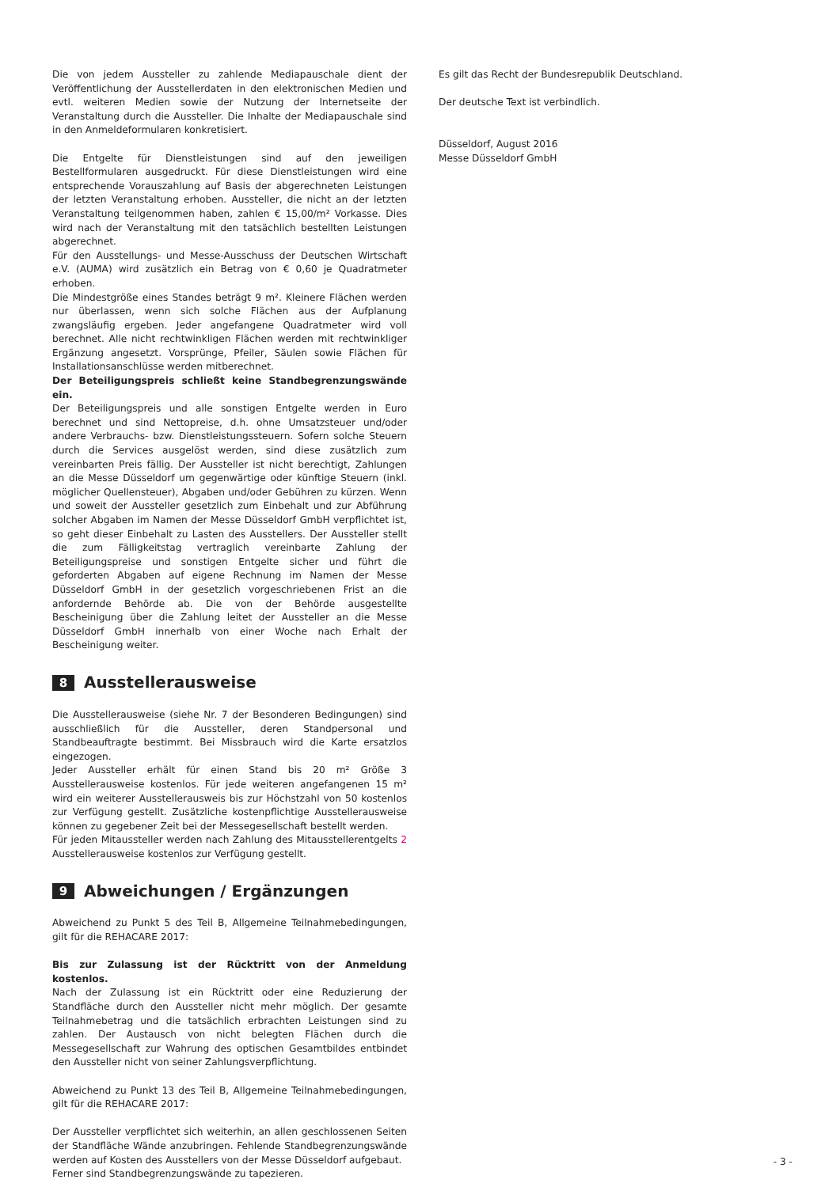Die von jedem Aussteller zu zahlende Mediapauschale dient der Veröffentlichung der Ausstellerdaten in den elektronischen Medien und evtl. weiteren Medien sowie der Nutzung der Internetseite der Veranstaltung durch die Aussteller. Die Inhalte der Mediapauschale sind in den Anmeldeformularen konkretisiert.
Die Entgelte für Dienstleistungen sind auf den jeweiligen Bestellformularen ausgedruckt. Für diese Dienstleistungen wird eine entsprechende Vorauszahlung auf Basis der abgerechneten Leistungen der letzten Veranstaltung erhoben. Aussteller, die nicht an der letzten Veranstaltung teilgenommen haben, zahlen € 15,00/m² Vorkasse. Dies wird nach der Veranstaltung mit den tatsächlich bestellten Leistungen abgerechnet.
Für den Ausstellungs- und Messe-Ausschuss der Deutschen Wirtschaft e.V. (AUMA) wird zusätzlich ein Betrag von € 0,60 je Quadratmeter erhoben.
Die Mindestgröße eines Standes beträgt 9 m². Kleinere Flächen werden nur überlassen, wenn sich solche Flächen aus der Aufplanung zwangsläufig ergeben. Jeder angefangene Quadratmeter wird voll berechnet. Alle nicht rechtwinkligen Flächen werden mit rechtwinkliger Ergänzung angesetzt. Vorsprünge, Pfeiler, Säulen sowie Flächen für Installationsanschlüsse werden mitberechnet.
Der Beteiligungspreis schließt keine Standbegrenzungswände ein.
Der Beteiligungspreis und alle sonstigen Entgelte werden in Euro berechnet und sind Nettopreise, d.h. ohne Umsatzsteuer und/oder andere Verbrauchs- bzw. Dienstleistungssteuern. Sofern solche Steuern durch die Services ausgelöst werden, sind diese zusätzlich zum vereinbarten Preis fällig. Der Aussteller ist nicht berechtigt, Zahlungen an die Messe Düsseldorf um gegenwärtige oder künftige Steuern (inkl. möglicher Quellensteuer), Abgaben und/oder Gebühren zu kürzen. Wenn und soweit der Aussteller gesetzlich zum Einbehalt und zur Abführung solcher Abgaben im Namen der Messe Düsseldorf GmbH verpflichtet ist, so geht dieser Einbehalt zu Lasten des Ausstellers. Der Aussteller stellt die zum Fälligkeitstag vertraglich vereinbarte Zahlung der Beteiligungspreise und sonstigen Entgelte sicher und führt die geforderten Abgaben auf eigene Rechnung im Namen der Messe Düsseldorf GmbH in der gesetzlich vorgeschriebenen Frist an die anfordernde Behörde ab. Die von der Behörde ausgestellte Bescheinigung über die Zahlung leitet der Aussteller an die Messe Düsseldorf GmbH innerhalb von einer Woche nach Erhalt der Bescheinigung weiter.
8 Ausstellerausweise
Die Ausstellerausweise (siehe Nr. 7 der Besonderen Bedingungen) sind ausschließlich für die Aussteller, deren Standpersonal und Standbeauftragte bestimmt. Bei Missbrauch wird die Karte ersatzlos eingezogen.
Jeder Aussteller erhält für einen Stand bis 20 m² Größe 3 Ausstellerausweise kostenlos. Für jede weiteren angefangenen 15 m² wird ein weiterer Ausstellerausweis bis zur Höchstzahl von 50 kostenlos zur Verfügung gestellt. Zusätzliche kostenpflichtige Ausstellerausweise können zu gegebener Zeit bei der Messegesellschaft bestellt werden.
Für jeden Mitaussteller werden nach Zahlung des Mitausstellerentgelts 2 Ausstellerausweise kostenlos zur Verfügung gestellt.
9 Abweichungen / Ergänzungen
Abweichend zu Punkt 5 des Teil B, Allgemeine Teilnahmebedingungen, gilt für die REHACARE 2017:
Bis zur Zulassung ist der Rücktritt von der Anmeldung kostenlos.
Nach der Zulassung ist ein Rücktritt oder eine Reduzierung der Standfläche durch den Aussteller nicht mehr möglich. Der gesamte Teilnahmebetrag und die tatsächlich erbrachten Leistungen sind zu zahlen. Der Austausch von nicht belegten Flächen durch die Messegesellschaft zur Wahrung des optischen Gesamtbildes entbindet den Aussteller nicht von seiner Zahlungsverpflichtung.
Abweichend zu Punkt 13 des Teil B, Allgemeine Teilnahmebedingungen, gilt für die REHACARE 2017:
Der Aussteller verpflichtet sich weiterhin, an allen geschlossenen Seiten der Standfläche Wände anzubringen. Fehlende Standbegrenzungswände werden auf Kosten des Ausstellers von der Messe Düsseldorf aufgebaut.
Ferner sind Standbegrenzungswände zu tapezieren.
Es gilt das Recht der Bundesrepublik Deutschland.
Der deutsche Text ist verbindlich.
Düsseldorf, August 2016
Messe Düsseldorf GmbH
- 3 -